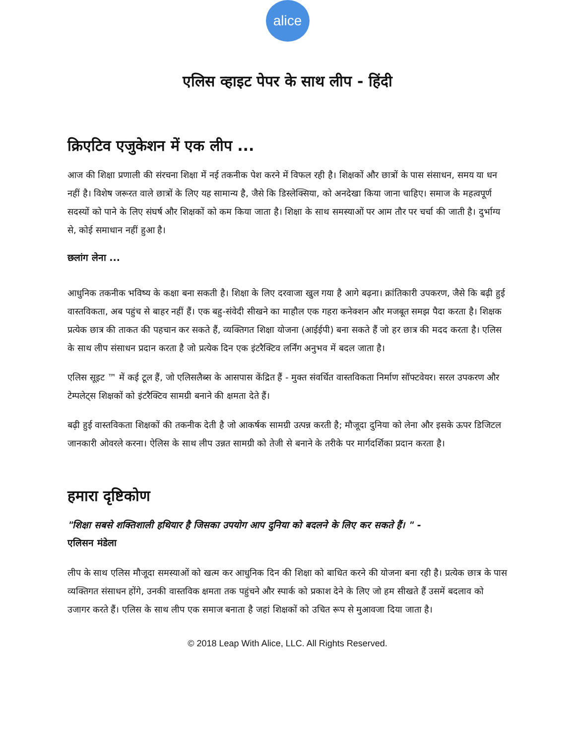alice
एलिस व्हाइट पेपर के साथ लीप - हिंदी
क्रिएटिव एजुकेशन में एक लीप ...
आज की शिक्षा प्रणाली की संरचना शिक्षा में नई तकनीक पेश करने में विफल रही है। शिक्षकों और छात्रों के पास संसाधन, समय या धन नहीं है। विशेष जरूरत वाले छात्रों के लिए यह सामान्य है, जैसे कि डिस्लेक्सिया, को अनदेखा किया जाना चाहिए। समाज के महत्वपूर्ण सदस्यों को पाने के लिए संघर्ष और शिक्षकों को कम किया जाता है। शिक्षा के साथ समस्याओं पर आम तौर पर चर्चा की जाती है। दुर्भाग्य से, कोई समाधान नहीं हुआ है।
छलांग लेना ...
आधुनिक तकनीक भविष्य के कक्षा बना सकती है। शिक्षा के लिए दरवाजा खुल गया है आगे बढ़ना। क्रांतिकारी उपकरण, जैसे कि बढ़ी हुई वास्तविकता, अब पहुंच से बाहर नहीं हैं। एक बहु-संवेदी सीखने का माहौल एक गहरा कनेक्शन और मजबूत समझ पैदा करता है। शिक्षक प्रत्येक छात्र की ताकत की पहचान कर सकते हैं, व्यक्तिगत शिक्षा योजना (आईईपी) बना सकते हैं जो हर छात्र की मदद करता है। एलिस के साथ लीप संसाधन प्रदान करता है जो प्रत्येक दिन एक इंटरैक्टिव लर्निंग अनुभव में बदल जाता है।
एलिस सूइट ™ में कई टूल हैं, जो एलिसलैब्स के आसपास केंद्रित हैं - मुक्त संवर्धित वास्तविकता निर्माण सॉफ्टवेयर। सरल उपकरण और टेम्पलेट्स शिक्षकों को इंटरैक्टिव सामग्री बनाने की क्षमता देते हैं।
बढ़ी हुई वास्तविकता शिक्षकों की तकनीक देती है जो आकर्षक सामग्री उत्पन्न करती है; मौजूदा दुनिया को लेना और इसके ऊपर डिजिटल जानकारी ओवरले करना। ऐलिस के साथ लीप उन्नत सामग्री को तेजी से बनाने के तरीके पर मार्गदर्शिका प्रदान करता है।
हमारा दृष्टिकोण
"शिक्षा सबसे शक्तिशाली हथियार है जिसका उपयोग आप दुनिया को बदलने के लिए कर सकते हैं। " -
एलिसन मंडेला
लीप के साथ एलिस मौजूदा समस्याओं को खत्म कर आधुनिक दिन की शिक्षा को बाधित करने की योजना बना रही है। प्रत्येक छात्र के पास व्यक्तिगत संसाधन होंगे, उनकी वास्तविक क्षमता तक पहुंचने और स्पार्क को प्रकाश देने के लिए जो हम सीखते हैं उसमें बदलाव को उजागर करते हैं। एलिस के साथ लीप एक समाज बनाता है जहां शिक्षकों को उचित रूप से मुआवजा दिया जाता है।
© 2018 Leap With Alice, LLC. All Rights Reserved.